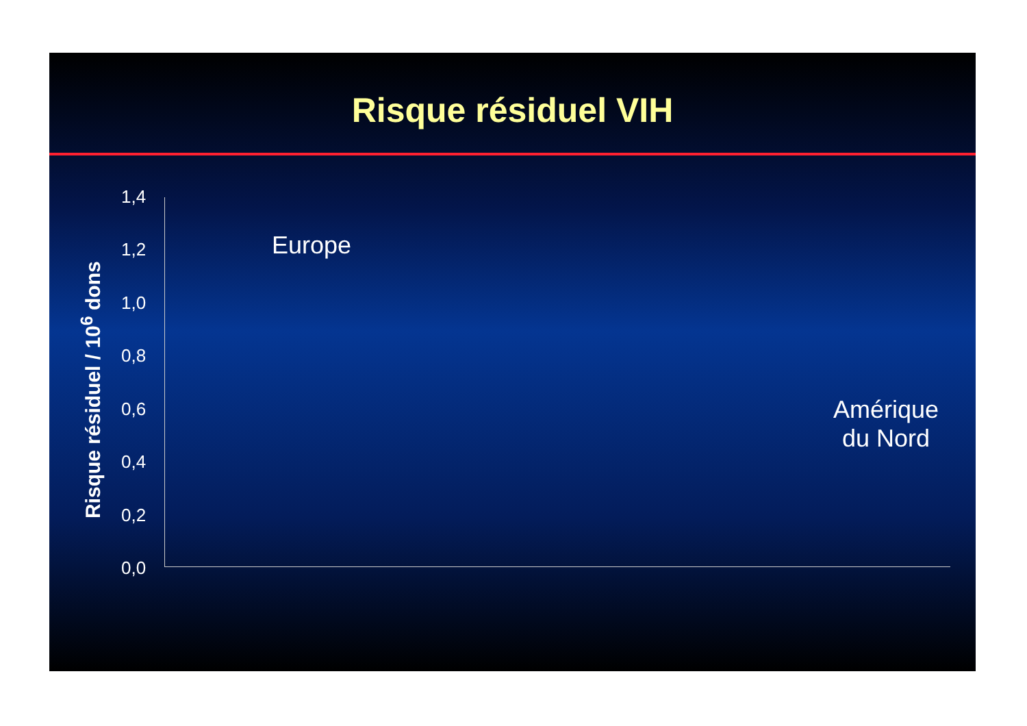Risque résiduel VIH
Risque résiduel / 10<sup>6</sup> dons
1,4
1,2
1,0
0,8
0,6
0,4
0,2
0,0
Europe
Amérique
du Nord